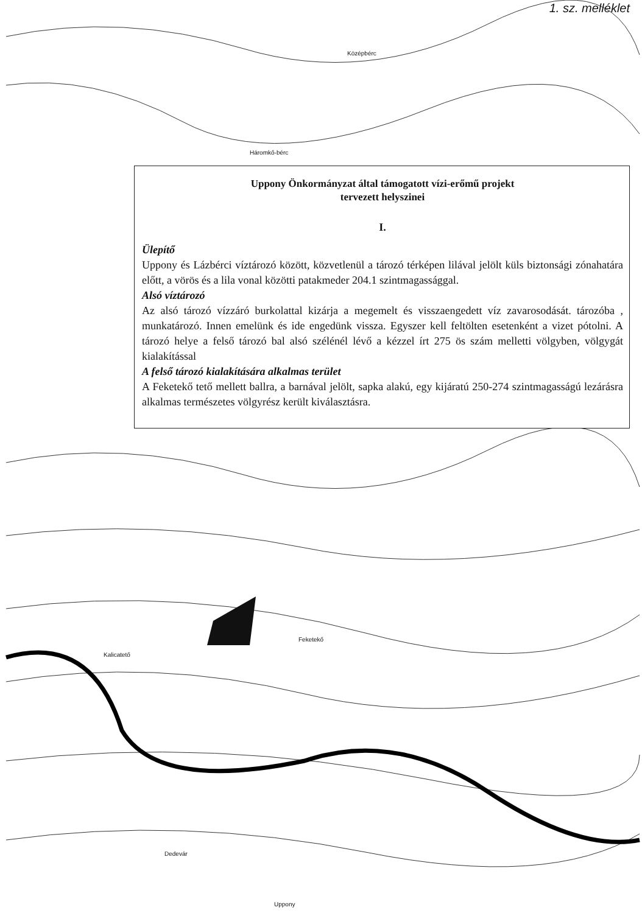1. sz. melléklet
Háromkő-bérc
Középbérc
Feketekő
Kalicatető
Dedevár
Uppony
Uppony Önkormányzat által támogatott vízi-erőmű projekt
tervezett helyszinei
I.
Ülepítő
Uppony és Lázbérci víztározó között, közvetlenül a tározó térképen lilával jelölt küls biztonsági zónahatára előtt, a vörös és a lila vonal közötti patakmeder 204.1 szintmagassággal.
Alsó víztározó
Az alsó tározó vízzáró burkolattal kizárja a megemelt és visszaengedett víz zavarosodását. tározóba , munkatározó. Innen emelünk és ide engedünk vissza. Egyszer kell feltölten esetenként a vizet pótolni. A tározó helye a felső tározó bal alsó szélénél lévő a kézzel írt 275 ös szám melletti völgyben, völgygát kialakítással
A felső tározó kialakítására alkalmas terület
A Feketekő tető mellett ballra, a barnával jelölt, sapka alakú, egy kijáratú 250-274 szintmagasságú lezárásra alkalmas természetes völgyrész került kiválasztásra.